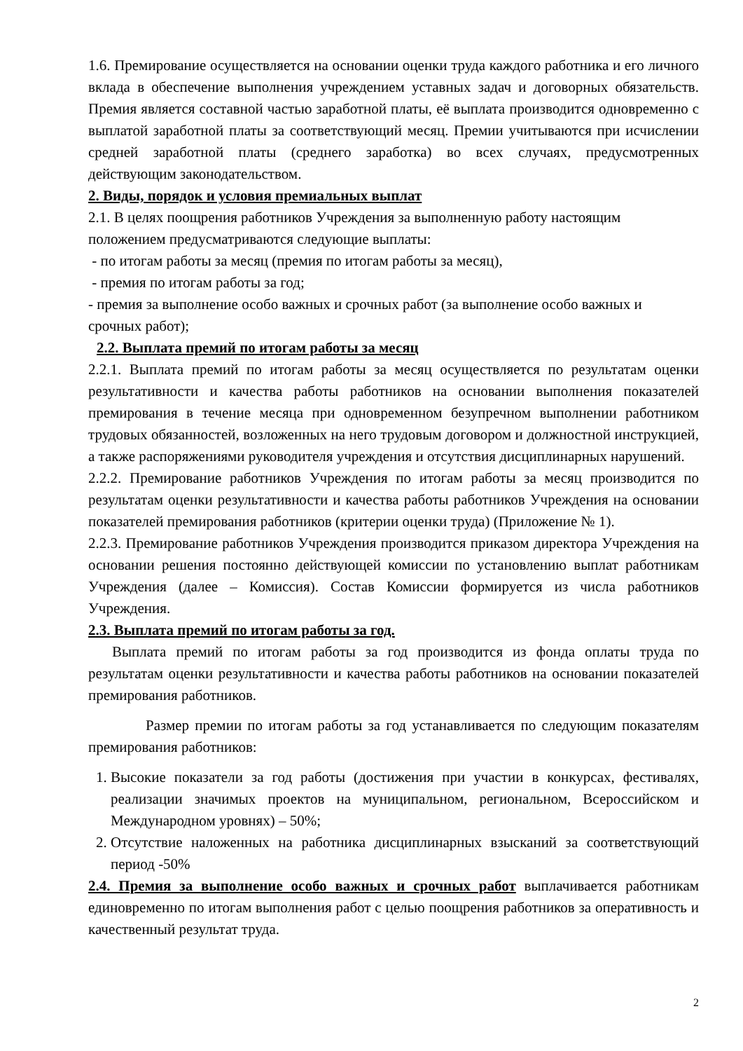1.6. Премирование осуществляется на основании оценки труда каждого работника и его личного вклада в обеспечение выполнения учреждением уставных задач и договорных обязательств. Премия является составной частью заработной платы, её выплата производится одновременно с выплатой заработной платы за соответствующий месяц. Премии учитываются при исчислении средней заработной платы (среднего заработка) во всех случаях, предусмотренных действующим законодательством.
2. Виды, порядок и условия премиальных выплат
2.1. В целях поощрения работников Учреждения за выполненную работу настоящим положением предусматриваются следующие выплаты:
- по итогам работы за месяц (премия по итогам работы за месяц),
- премия по итогам работы за год;
- премия за выполнение особо важных и срочных работ (за выполнение особо важных и срочных работ);
2.2. Выплата премий по итогам работы за месяц
2.2.1. Выплата премий по итогам работы за месяц осуществляется по результатам оценки результативности и качества работы работников на основании выполнения показателей премирования в течение месяца при одновременном безупречном выполнении работником трудовых обязанностей, возложенных на него трудовым договором и должностной инструкцией, а также распоряжениями руководителя учреждения и отсутствия дисциплинарных нарушений.
2.2.2. Премирование работников Учреждения по итогам работы за месяц производится по результатам оценки результативности и качества работы работников Учреждения на основании показателей премирования работников (критерии оценки труда) (Приложение № 1).
2.2.3. Премирование работников Учреждения производится приказом директора Учреждения на основании решения постоянно действующей комиссии по установлению выплат работникам Учреждения (далее – Комиссия). Состав Комиссии формируется из числа работников Учреждения.
2.3. Выплата премий по итогам работы за год.
Выплата премий по итогам работы за год производится из фонда оплаты труда по результатам оценки результативности и качества работы работников на основании показателей премирования работников.
Размер премии по итогам работы за год устанавливается по следующим показателям премирования работников:
1. Высокие показатели за год работы (достижения при участии в конкурсах, фестивалях, реализации значимых проектов на муниципальном, региональном, Всероссийском и Международном уровнях) – 50%;
2. Отсутствие наложенных на работника дисциплинарных взысканий за соответствующий период -50%
2.4. Премия за выполнение особо важных и срочных работ выплачивается работникам единовременно по итогам выполнения работ с целью поощрения работников за оперативность и качественный результат труда.
2